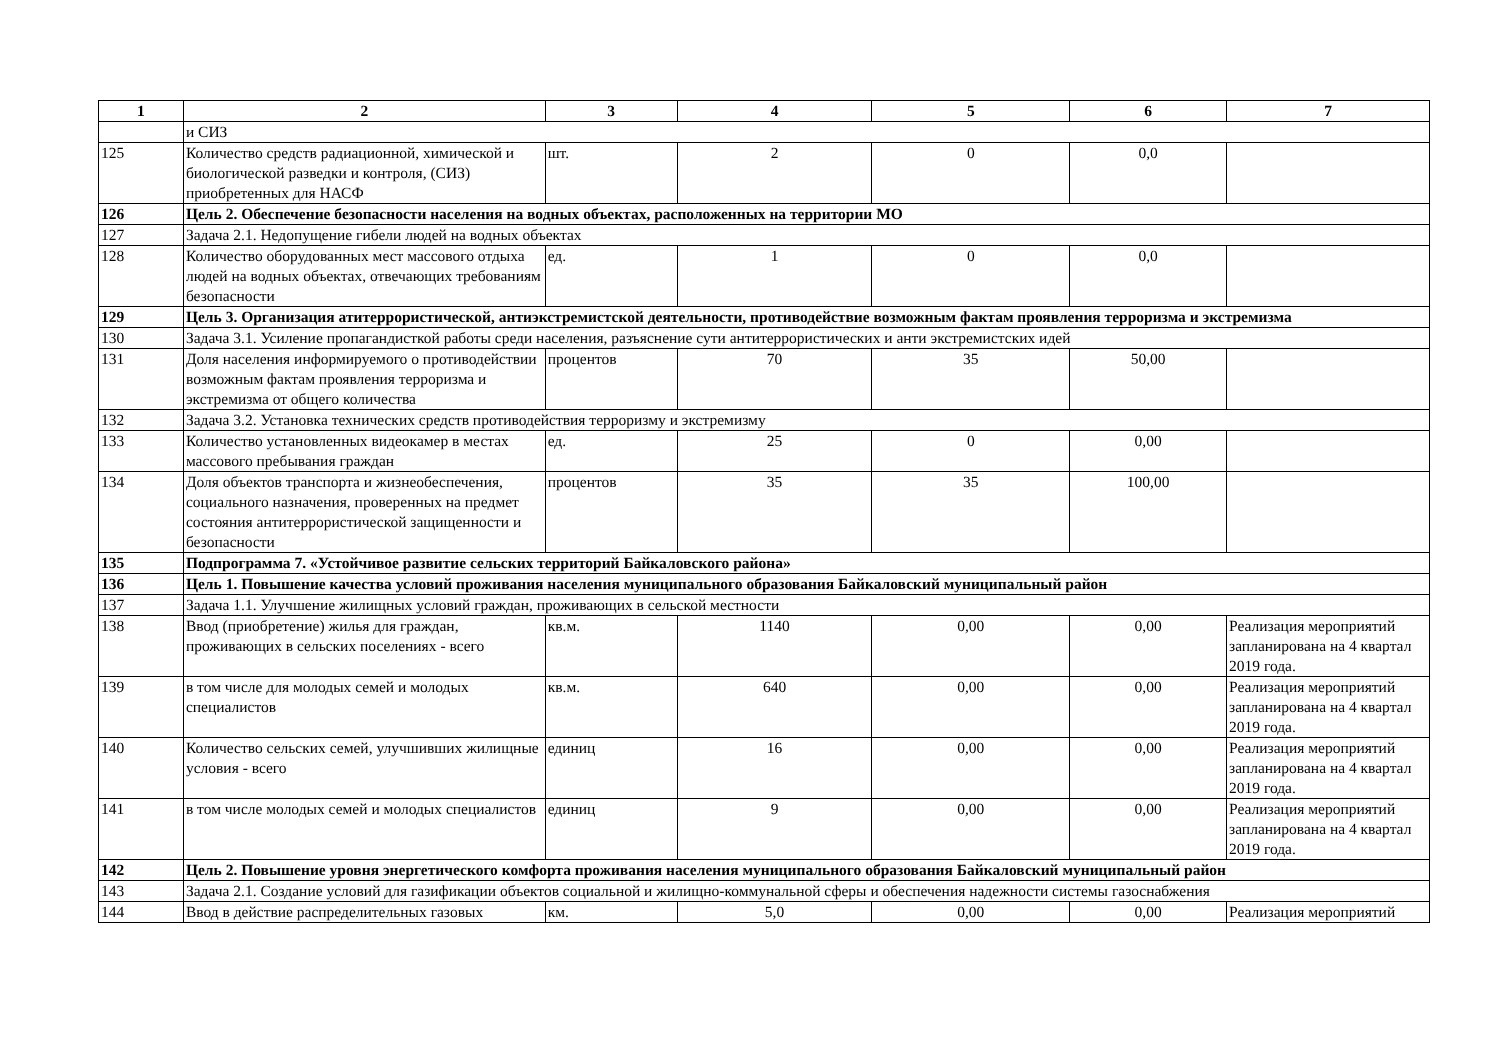| 1 | 2 | 3 | 4 | 5 | 6 | 7 |
| --- | --- | --- | --- | --- | --- | --- |
| | и СИЗ | | | | | |
| 125 | Количество средств радиационной, химической и биологической разведки и контроля, (СИЗ) приобретенных для НАСФ | шт. | 2 | 0 | 0,0 | |
| 126 | Цель 2. Обеспечение безопасности населения на водных объектах, расположенных на территории МО | | | | | |
| 127 | Задача 2.1. Недопущение гибели людей на водных объектах | | | | | |
| 128 | Количество оборудованных мест массового отдыха людей на водных объектах, отвечающих требованиям безопасности | ед. | 1 | 0 | 0,0 | |
| 129 | Цель 3. Организация атитеррористической, антиэкстремистской деятельности, противодействие возможным фактам проявления терроризма и экстремизма | | | | | |
| 130 | Задача 3.1. Усиление пропагандисткой работы среди населения, разъяснение сути антитеррористических и анти экстремистских идей | | | | | |
| 131 | Доля населения информируемого о противодействии возможным фактам проявления терроризма и экстремизма от общего количества | процентов | 70 | 35 | 50,00 | |
| 132 | Задача 3.2. Установка технических средств противодействия терроризму и экстремизму | | | | | |
| 133 | Количество установленных видеокамер в местах массового пребывания граждан | ед. | 25 | 0 | 0,00 | |
| 134 | Доля объектов транспорта и жизнеобеспечения, социального назначения, проверенных на предмет состояния антитеррористической защищенности и безопасности | процентов | 35 | 35 | 100,00 | |
| 135 | Подпрограмма 7. «Устойчивое развитие сельских территорий Байкаловского района» | | | | | |
| 136 | Цель 1. Повышение качества условий проживания населения муниципального образования Байкаловский муниципальный район | | | | | |
| 137 | Задача 1.1. Улучшение жилищных условий граждан, проживающих в сельской местности | | | | | |
| 138 | Ввод (приобретение) жилья для граждан, проживающих в сельских поселениях - всего | кв.м. | 1140 | 0,00 | 0,00 | Реализация мероприятий запланирована на 4 квартал 2019 года. |
| 139 | в том числе для молодых семей и молодых специалистов | кв.м. | 640 | 0,00 | 0,00 | Реализация мероприятий запланирована на 4 квартал 2019 года. |
| 140 | Количество сельских семей, улучшивших жилищные условия - всего | единиц | 16 | 0,00 | 0,00 | Реализация мероприятий запланирована на 4 квартал 2019 года. |
| 141 | в том числе молодых семей и молодых специалистов | единиц | 9 | 0,00 | 0,00 | Реализация мероприятий запланирована на 4 квартал 2019 года. |
| 142 | Цель 2. Повышение уровня энергетического комфорта проживания населения муниципального образования Байкаловский муниципальный район | | | | | |
| 143 | Задача 2.1. Создание условий для газификации объектов социальной и жилищно-коммунальной сферы и обеспечения надежности системы газоснабжения | | | | | |
| 144 | Ввод в действие распределительных газовых | км. | 5,0 | 0,00 | 0,00 | Реализация мероприятий |